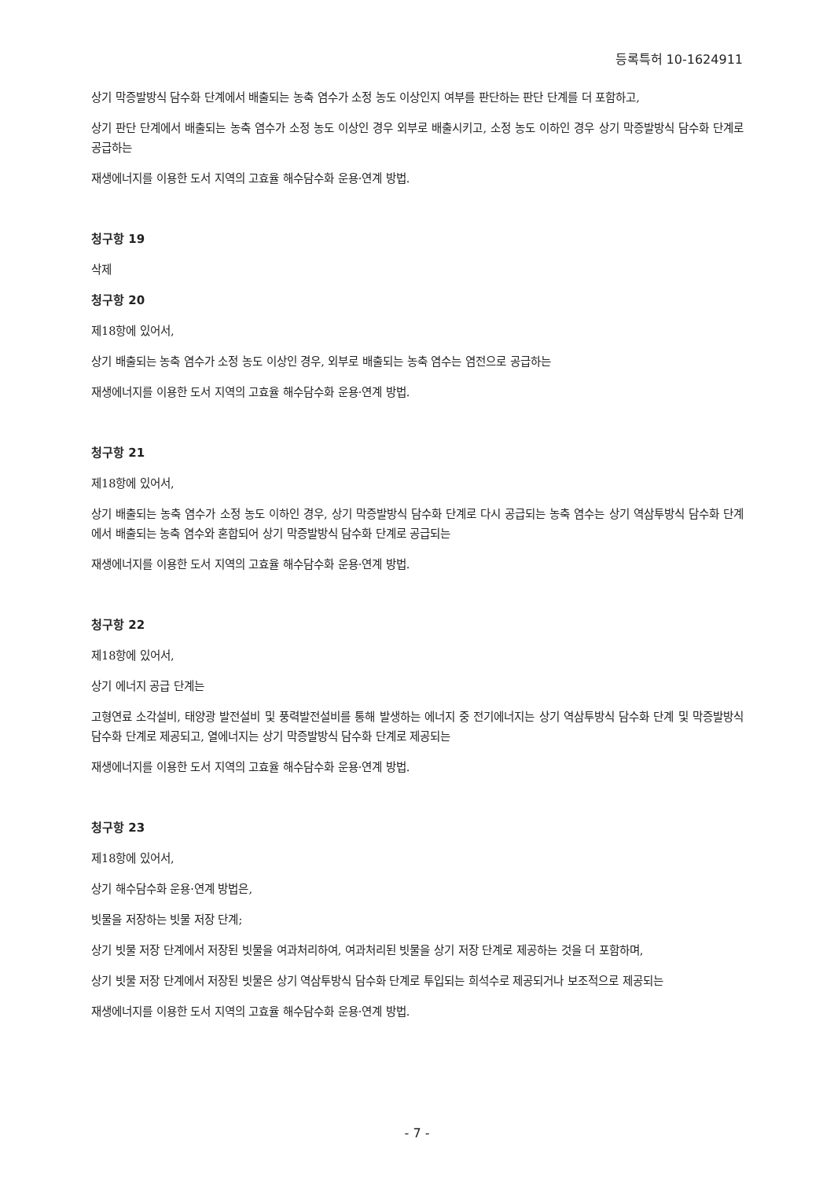등록특허 10-1624911
상기 막증발방식 담수화 단계에서 배출되는 농축 염수가 소정 농도 이상인지 여부를 판단하는 판단 단계를 더 포함하고,
상기 판단 단계에서 배출되는 농축 염수가 소정 농도 이상인 경우 외부로 배출시키고, 소정 농도 이하인 경우 상기 막증발방식 담수화 단계로 공급하는
재생에너지를 이용한 도서 지역의 고효율 해수담수화 운용·연계 방법.
청구항 19
삭제
청구항 20
제18항에 있어서,
상기 배출되는 농축 염수가 소정 농도 이상인 경우, 외부로 배출되는 농축 염수는 염전으로 공급하는
재생에너지를 이용한 도서 지역의 고효율 해수담수화 운용·연계 방법.
청구항 21
제18항에 있어서,
상기 배출되는 농축 염수가 소정 농도 이하인 경우, 상기 막증발방식 담수화 단계로 다시 공급되는 농축 염수는 상기 역삼투방식 담수화 단계에서 배출되는 농축 염수와 혼합되어 상기 막증발방식 담수화 단계로 공급되는
재생에너지를 이용한 도서 지역의 고효율 해수담수화 운용·연계 방법.
청구항 22
제18항에 있어서,
상기 에너지 공급 단계는
고형연료 소각설비, 태양광 발전설비 및 풍력발전설비를 통해 발생하는 에너지 중 전기에너지는 상기 역삼투방식 담수화 단계 및 막증발방식 담수화 단계로 제공되고, 열에너지는 상기 막증발방식 담수화 단계로 제공되는
재생에너지를 이용한 도서 지역의 고효율 해수담수화 운용·연계 방법.
청구항 23
제18항에 있어서,
상기 해수담수화 운용·연계 방법은,
빗물을 저장하는 빗물 저장 단계;
상기 빗물 저장 단계에서 저장된 빗물을 여과처리하여, 여과처리된 빗물을 상기 저장 단계로 제공하는 것을 더 포함하며,
상기 빗물 저장 단계에서 저장된 빗물은 상기 역삼투방식 담수화 단계로 투입되는 희석수로 제공되거나 보조적으로 제공되는
재생에너지를 이용한 도서 지역의 고효율 해수담수화 운용·연계 방법.
- 7 -